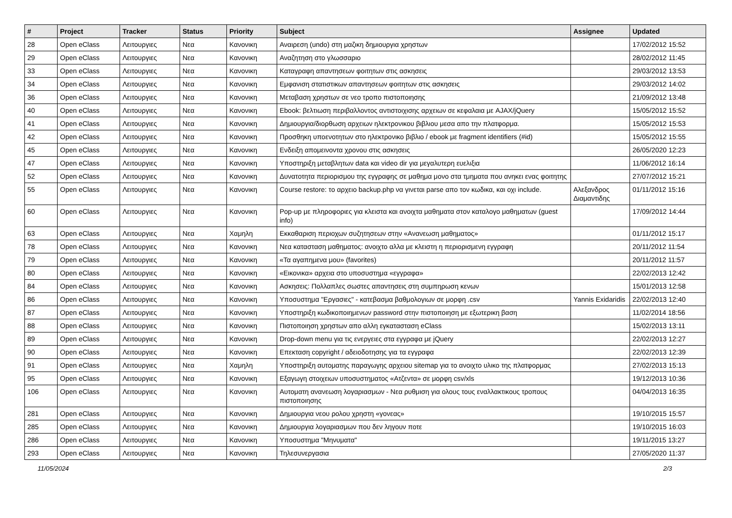| # | Project | Tracker | Status | Priority | Subject | Assignee | Updated |
| --- | --- | --- | --- | --- | --- | --- | --- |
| 28 | Open eClass | Λειτουργιες | Νεα | Κανονικη | Αναιρεση (undo) στη μαζικη δημιουργια χρηστων | | 17/02/2012 15:52 |
| 29 | Open eClass | Λειτουργιες | Νεα | Κανονικη | Αναζητηση στο γλωσσαριο | | 28/02/2012 11:45 |
| 33 | Open eClass | Λειτουργιες | Νεα | Κανονικη | Καταγραφη απαντησεων φοιτητων στις ασκησεις | | 29/03/2012 13:53 |
| 34 | Open eClass | Λειτουργιες | Νεα | Κανονικη | Εμφανιση στατιστικων απαντησεων φοιτητων στις ασκησεις | | 29/03/2012 14:02 |
| 36 | Open eClass | Λειτουργιες | Νεα | Κανονικη | Μεταβαση χρηστων σε νεο τροπο πιστοποιησης | | 21/09/2012 13:48 |
| 40 | Open eClass | Λειτουργιες | Νεα | Κανονικη | Ebook: βελτιωση περιβαλλοντος αντιστοιχισης αρχειων σε κεφαλαια με AJAX/jQuery | | 15/05/2012 15:52 |
| 41 | Open eClass | Λειτουργιες | Νεα | Κανονικη | Δημιουργια/διορθωση αρχειων ηλεκτρονικου βιβλιου μεσα απο την πλατφορμα. | | 15/05/2012 15:53 |
| 42 | Open eClass | Λειτουργιες | Νεα | Κανονικη | Προσθηκη υποενοτητων στο ηλεκτρονικο βιβλιο / ebook με fragment identifiers (#id) | | 15/05/2012 15:55 |
| 45 | Open eClass | Λειτουργιες | Νεα | Κανονικη | Ενδειξη απομεινοντα χρονου στις ασκησεις | | 26/05/2020 12:23 |
| 47 | Open eClass | Λειτουργιες | Νεα | Κανονικη | Υποστηριξη μεταβλητων data και video dir για μεγαλυτερη ευελιξια | | 11/06/2012 16:14 |
| 52 | Open eClass | Λειτουργιες | Νεα | Κανονικη | Δυνατοτητα περιορισμου της εγγραφης σε μαθημα μονο στα τμηματα που ανηκει ενας φοιτητης | | 27/07/2012 15:21 |
| 55 | Open eClass | Λειτουργιες | Νεα | Κανονικη | Course restore: το αρχειο backup.php να γινεται parse απο τον κωδικα, και οχι include. | Αλεξανδρος Διαμαντιδης | 01/11/2012 15:16 |
| 60 | Open eClass | Λειτουργιες | Νεα | Κανονικη | Pop-up με πληροφοριες για κλειστα και ανοιχτα μαθηματα στον καταλογο μαθηματων (guest info) | | 17/09/2012 14:44 |
| 63 | Open eClass | Λειτουργιες | Νεα | Χαμηλη | Εκκαθαριση περιοχων συζητησεων στην «Ανανεωση μαθηματος» | | 01/11/2012 15:17 |
| 78 | Open eClass | Λειτουργιες | Νεα | Κανονικη | Νεα κατασταση μαθηματος: ανοιχτο αλλα με κλειστη η περιορισμενη εγγραφη | | 20/11/2012 11:54 |
| 79 | Open eClass | Λειτουργιες | Νεα | Κανονικη | «Τα αγαπημενα μου» (favorites) | | 20/11/2012 11:57 |
| 80 | Open eClass | Λειτουργιες | Νεα | Κανονικη | «Εικονικα» αρχεια στο υποσυστημα «εγγραφα» | | 22/02/2013 12:42 |
| 84 | Open eClass | Λειτουργιες | Νεα | Κανονικη | Ασκησεις: Πολλαπλες σωστες απαντησεις στη συμπηρωση κενων | | 15/01/2013 12:58 |
| 86 | Open eClass | Λειτουργιες | Νεα | Κανονικη | Υποσυστημα "Εργασιες" - κατεβασμα βαθμολογιων σε μορφη .csv | Yannis Exidaridis | 22/02/2013 12:40 |
| 87 | Open eClass | Λειτουργιες | Νεα | Κανονικη | Υποστηριξη κωδικοποιημενων password στην πιστοποιηση με εξωτερικη βαση | | 11/02/2014 18:56 |
| 88 | Open eClass | Λειτουργιες | Νεα | Κανονικη | Πιστοποιηση χρηστων απο αλλη εγκατασταση eClass | | 15/02/2013 13:11 |
| 89 | Open eClass | Λειτουργιες | Νεα | Κανονικη | Drop-down menu για τις ενεργειες στα εγγραφα με jQuery | | 22/02/2013 12:27 |
| 90 | Open eClass | Λειτουργιες | Νεα | Κανονικη | Επεκταση copyright / αδειοδοτησης για τα εγγραφα | | 22/02/2013 12:39 |
| 91 | Open eClass | Λειτουργιες | Νεα | Χαμηλη | Υποστηριξη αυτοματης παραγωγης αρχειου sitemap για το ανοιχτο υλικο της πλατφορμας | | 27/02/2013 15:13 |
| 95 | Open eClass | Λειτουργιες | Νεα | Κανονικη | Εξαγωγη στοιχειων υποσυστηματος «Ατζεντα» σε μορφη csv/xls | | 19/12/2013 10:36 |
| 106 | Open eClass | Λειτουργιες | Νεα | Κανονικη | Αυτοματη ανανεωση λογαριασμων - Νεα ρυθμιση για ολους τους εναλλακτικους τροπους πιστοποιησης | | 04/04/2013 16:35 |
| 281 | Open eClass | Λειτουργιες | Νεα | Κανονικη | Δημιουργια νεου ρολου χρηστη «γονεας» | | 19/10/2015 15:57 |
| 285 | Open eClass | Λειτουργιες | Νεα | Κανονικη | Δημιουργια λογαριασμων που δεν ληγουν ποτε | | 19/10/2015 16:03 |
| 286 | Open eClass | Λειτουργιες | Νεα | Κανονικη | Υποσυστημα "Μηνυματα" | | 19/11/2015 13:27 |
| 293 | Open eClass | Λειτουργιες | Νεα | Κανονικη | Τηλεσυνεργασια | | 27/05/2020 11:37 |
11/05/2024 2/3